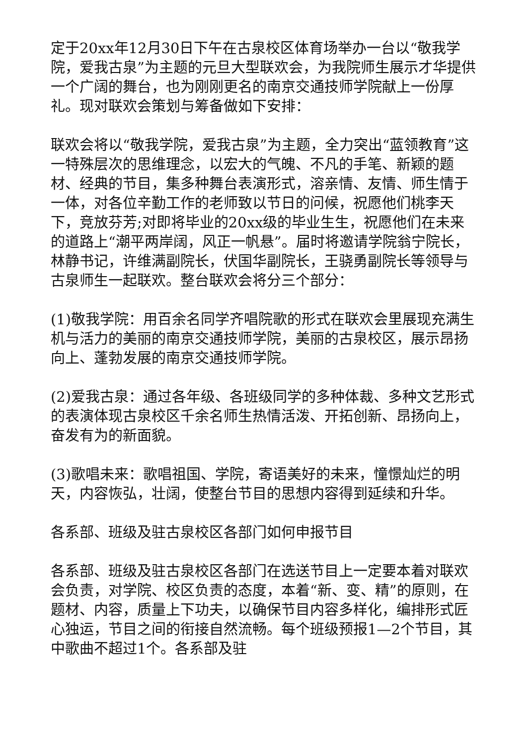定于20xx年12月30日下午在古泉校区体育场举办一台以“敬我学院，爱我古泉”为主题的元旦大型联欢会，为我院师生展示才华提供一个广阔的舞台，也为刚刚更名的南京交通技师学院献上一份厚礼。现对联欢会策划与筹备做如下安排：
联欢会将以“敬我学院，爱我古泉”为主题，全力突出“蓝领教育”这一特殊层次的思维理念，以宏大的气魄、不凡的手笔、新颖的题材、经典的节目，集多种舞台表演形式，溶亲情、友情、师生情于一体，对各位辛勤工作的老师致以节日的问候，祝愿他们桃李天下，竞放芬芳;对即将毕业的20xx级的毕业生生，祝愿他们在未来的道路上“潮平两岸阔，风正一帆悬”。届时将邀请学院翁宁院长，林静书记，许维满副院长，伏国华副院长，王骁勇副院长等领导与古泉师生一起联欢。整台联欢会将分三个部分：
(1)敬我学院：用百余名同学齐唱院歌的形式在联欢会里展现充满生机与活力的美丽的南京交通技师学院，美丽的古泉校区，展示昂扬向上、蓬勃发展的南京交通技师学院。
(2)爱我古泉：通过各年级、各班级同学的多种体裁、多种文艺形式的表演体现古泉校区千余名师生热情活泼、开拓创新、昂扬向上，奋发有为的新面貌。
(3)歌唱未来：歌唱祖国、学院，寄语美好的未来，憧憬灿烂的明天，内容恢弘，壮阔，使整台节目的思想内容得到延续和升华。
各系部、班级及驻古泉校区各部门如何申报节目
各系部、班级及驻古泉校区各部门在选送节目上一定要本着对联欢会负责，对学院、校区负责的态度，本着“新、变、精”的原则，在题材、内容，质量上下功夫，以确保节目内容多样化，编排形式匠心独运，节目之间的衔接自然流畅。每个班级预报1—2个节目，其中歌曲不超过1个。各系部及驻